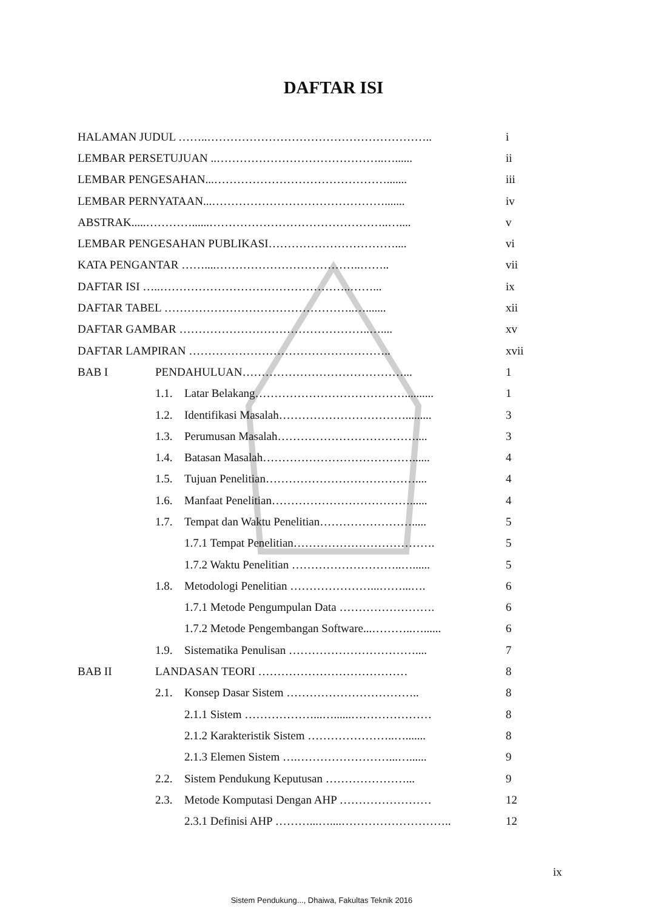DAFTAR ISI
HALAMAN JUDUL ……..………………………………………………….. i
LEMBAR PERSETUJUAN ..……………………………………..…...... ii
LEMBAR PENGESAHAN...………………………………………....... iii
LEMBAR PERNYATAAN...………………………………………....... iv
ABSTRAK.....…………......………………………………………..….... v
LEMBAR PENGESAHAN PUBLIKASI…………………………….... vi
KATA PENGANTAR ……....………………………………..…….. vii
DAFTAR ISI …..…………………………………………..……... ix
DAFTAR TABEL …………………………………………..…....... xii
DAFTAR GAMBAR …………………………………………..….... xv
DAFTAR LAMPIRAN …………………………………………….. xvii
BAB I PENDAHULUAN……………………………………... 1
1.1. Latar Belakang………………………………….......... 1
1.2. Identifikasi Masalah……………………………......... 3
1.3. Perumusan Masalah……………………………….... 3
1.4. Batasan Masalah…………………………………...... 4
1.5. Tujuan Penelitian………………………………….... 4
1.6. Manfaat Penelitian………………………………...... 4
1.7. Tempat dan Waktu Penelitian……………………..... 5
1.7.1 Tempat Penelitian………………………………. 5
1.7.2 Waktu Penelitian ………………………..…...... 5
1.8. Metodologi Penelitian …………………...……...…. 6
1.7.1 Metode Pengumpulan Data ……………………. 6
1.7.2 Metode Pengembangan Software...………..…...... 6
1.9. Sistematika Penulisan …………………………….... 7
BAB II LANDASAN TEORI ………………………………… 8
2.1. Konsep Dasar Sistem …………………………….. 8
2.1.1 Sistem ………………...…......………………… 8
2.1.2 Karakteristik Sistem …………………..…....... 8
2.1.3 Elemen Sistem ….……………………...…...... 9
2.2. Sistem Pendukung Keputusan …………………... 9
2.3. Metode Komputasi Dengan AHP …………………… 12
2.3.1 Definisi AHP ………...…....……………………….. 12
ix
Sistem Pendukung..., Dhaiwa, Fakultas Teknik 2016